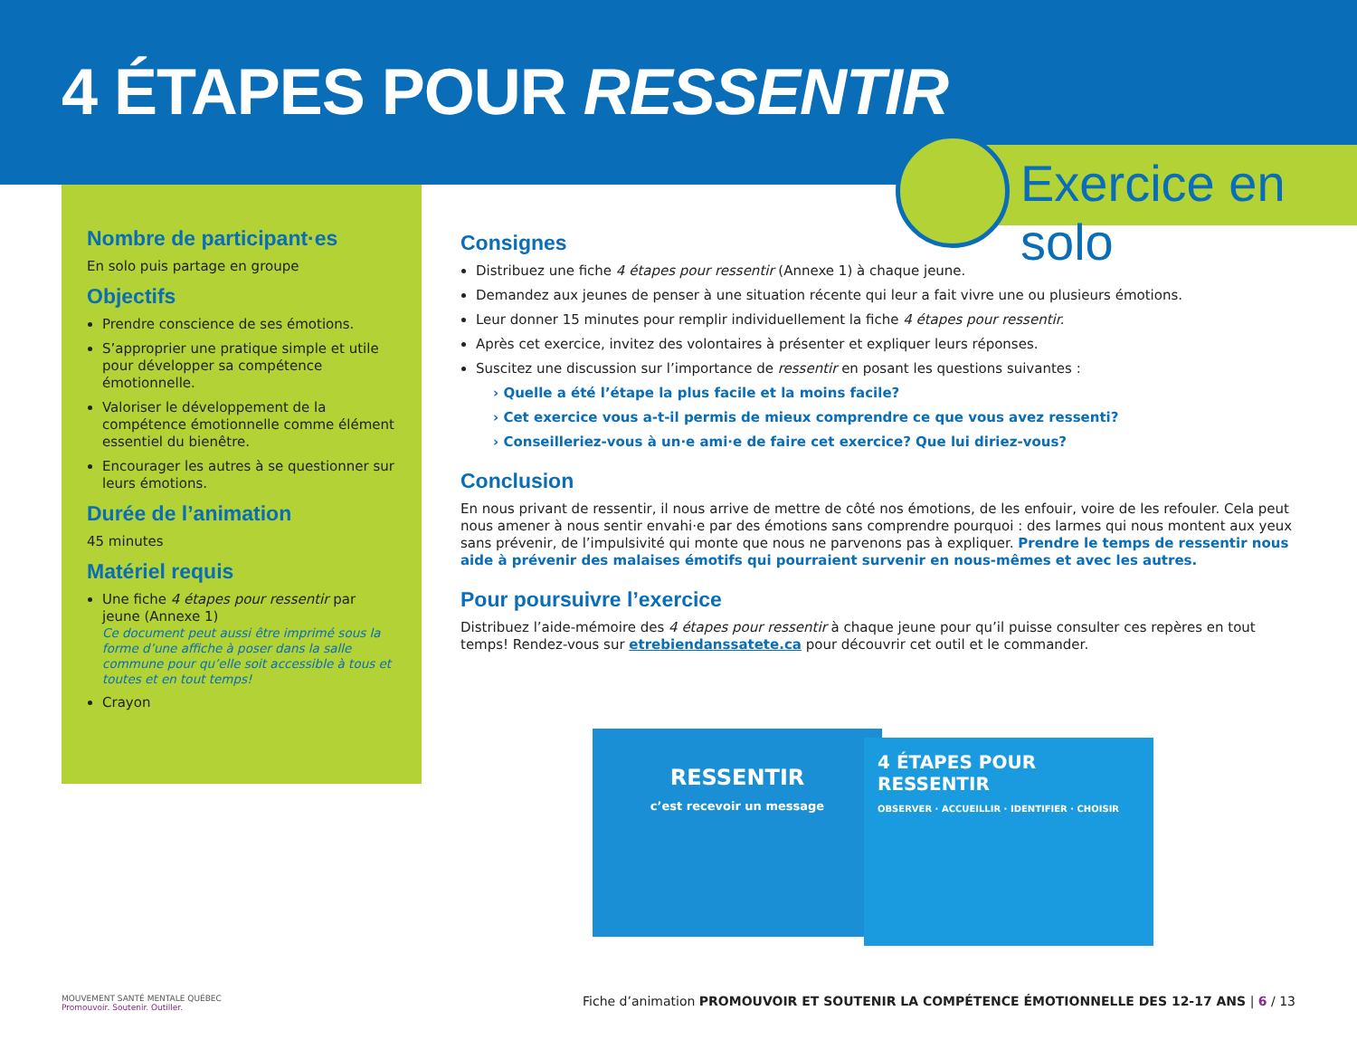4 ÉTAPES POUR RESSENTIR
Exercice en solo
Nombre de participant·es
En solo puis partage en groupe
Objectifs
Prendre conscience de ses émotions.
S’approprier une pratique simple et utile pour développer sa compétence émotionnelle.
Valoriser le développement de la compétence émotionnelle comme élément essentiel du bienêtre.
Encourager les autres à se questionner sur leurs émotions.
Durée de l’animation
45 minutes
Matériel requis
Une fiche 4 étapes pour ressentir par jeune (Annexe 1)
Ce document peut aussi être imprimé sous la forme d’une affiche à poser dans la salle commune pour qu’elle soit accessible à tous et toutes et en tout temps!
Crayon
Consignes
Distribuez une fiche 4 étapes pour ressentir (Annexe 1) à chaque jeune.
Demandez aux jeunes de penser à une situation récente qui leur a fait vivre une ou plusieurs émotions.
Leur donner 15 minutes pour remplir individuellement la fiche 4 étapes pour ressentir.
Après cet exercice, invitez des volontaires à présenter et expliquer leurs réponses.
Suscitez une discussion sur l’importance de ressentir en posant les questions suivantes :
› Quelle a été l’étape la plus facile et la moins facile?
› Cet exercice vous a-t-il permis de mieux comprendre ce que vous avez ressenti?
› Conseilleriez-vous à un·e ami·e de faire cet exercice? Que lui diriez-vous?
Conclusion
En nous privant de ressentir, il nous arrive de mettre de côté nos émotions, de les enfouir, voire de les refouler. Cela peut nous amener à nous sentir envahi·e par des émotions sans comprendre pourquoi : des larmes qui nous montent aux yeux sans prévenir, de l’impulsivité qui monte que nous ne parvenons pas à expliquer. Prendre le temps de ressentir nous aide à prévenir des malaises émotifs qui pourraient survenir en nous-mêmes et avec les autres.
Pour poursuivre l’exercice
Distribuez l’aide-mémoire des 4 étapes pour ressentir à chaque jeune pour qu’il puisse consulter ces repères en tout temps! Rendez-vous sur etrebiendanssatete.ca pour découvrir cet outil et le commander.
RESSENTIR
c’est recevoir un message
4 ÉTAPES POUR RESSENTIR
OBSERVER · ACCUEILLIR · IDENTIFIER · CHOISIR
MOUVEMENT SANTÉ MENTALE QUÉBEC
Promouvoir. Soutenir. Outiller.
Fiche d’animation PROMOUVOIR ET SOUTENIR LA COMPÉTENCE ÉMOTIONNELLE DES 12-17 ANS | 6 / 13